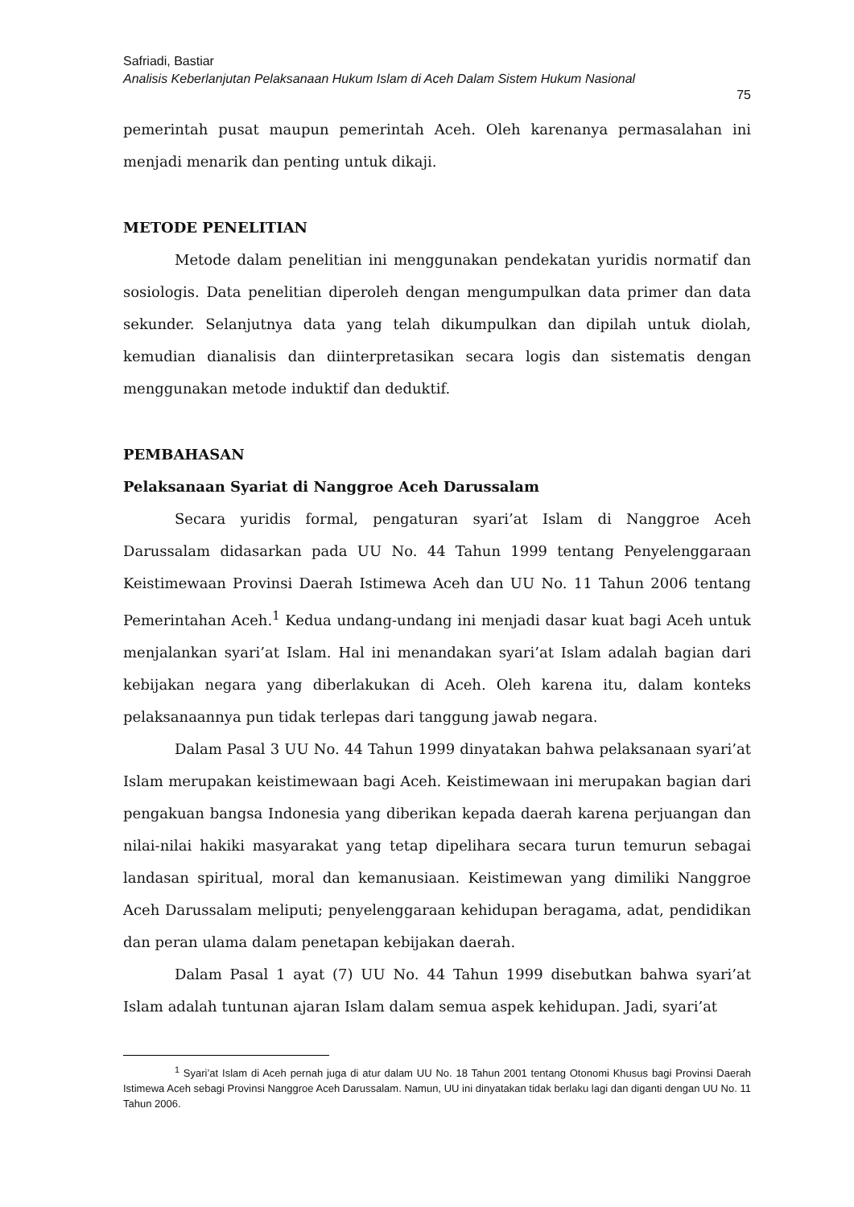Safriadi, Bastiar
Analisis Keberlanjutan Pelaksanaan Hukum Islam di Aceh Dalam Sistem Hukum Nasional
75
pemerintah pusat maupun pemerintah Aceh. Oleh karenanya permasalahan ini menjadi menarik dan penting untuk dikaji.
METODE PENELITIAN
Metode dalam penelitian ini menggunakan pendekatan yuridis normatif dan sosiologis. Data penelitian diperoleh dengan mengumpulkan data primer dan data sekunder. Selanjutnya data yang telah dikumpulkan dan dipilah untuk diolah, kemudian dianalisis dan diinterpretasikan secara logis dan sistematis dengan menggunakan metode induktif dan deduktif.
PEMBAHASAN
Pelaksanaan Syariat di Nanggroe Aceh Darussalam
Secara yuridis formal, pengaturan syari’at Islam di Nanggroe Aceh Darussalam didasarkan pada UU No. 44 Tahun 1999 tentang Penyelenggaraan Keistimewaan Provinsi Daerah Istimewa Aceh dan UU No. 11 Tahun 2006 tentang Pemerintahan Aceh.<sup>1</sup> Kedua undang-undang ini menjadi dasar kuat bagi Aceh untuk menjalankan syari’at Islam. Hal ini menandakan syari’at Islam adalah bagian dari kebijakan negara yang diberlakukan di Aceh. Oleh karena itu, dalam konteks pelaksanaannya pun tidak terlepas dari tanggung jawab negara.
Dalam Pasal 3 UU No. 44 Tahun 1999 dinyatakan bahwa pelaksanaan syari’at Islam merupakan keistimewaan bagi Aceh. Keistimewaan ini merupakan bagian dari pengakuan bangsa Indonesia yang diberikan kepada daerah karena perjuangan dan nilai-nilai hakiki masyarakat yang tetap dipelihara secara turun temurun sebagai landasan spiritual, moral dan kemanusiaan. Keistimewan yang dimiliki Nanggroe Aceh Darussalam meliputi; penyelenggaraan kehidupan beragama, adat, pendidikan dan peran ulama dalam penetapan kebijakan daerah.
Dalam Pasal 1 ayat (7) UU No. 44 Tahun 1999 disebutkan bahwa syari’at Islam adalah tuntunan ajaran Islam dalam semua aspek kehidupan. Jadi, syari’at
<sup>1</sup> Syari’at Islam di Aceh pernah juga di atur dalam UU No. 18 Tahun 2001 tentang Otonomi Khusus bagi Provinsi Daerah Istimewa Aceh sebagi Provinsi Nanggroe Aceh Darussalam. Namun, UU ini dinyatakan tidak berlaku lagi dan diganti dengan UU No. 11 Tahun 2006.